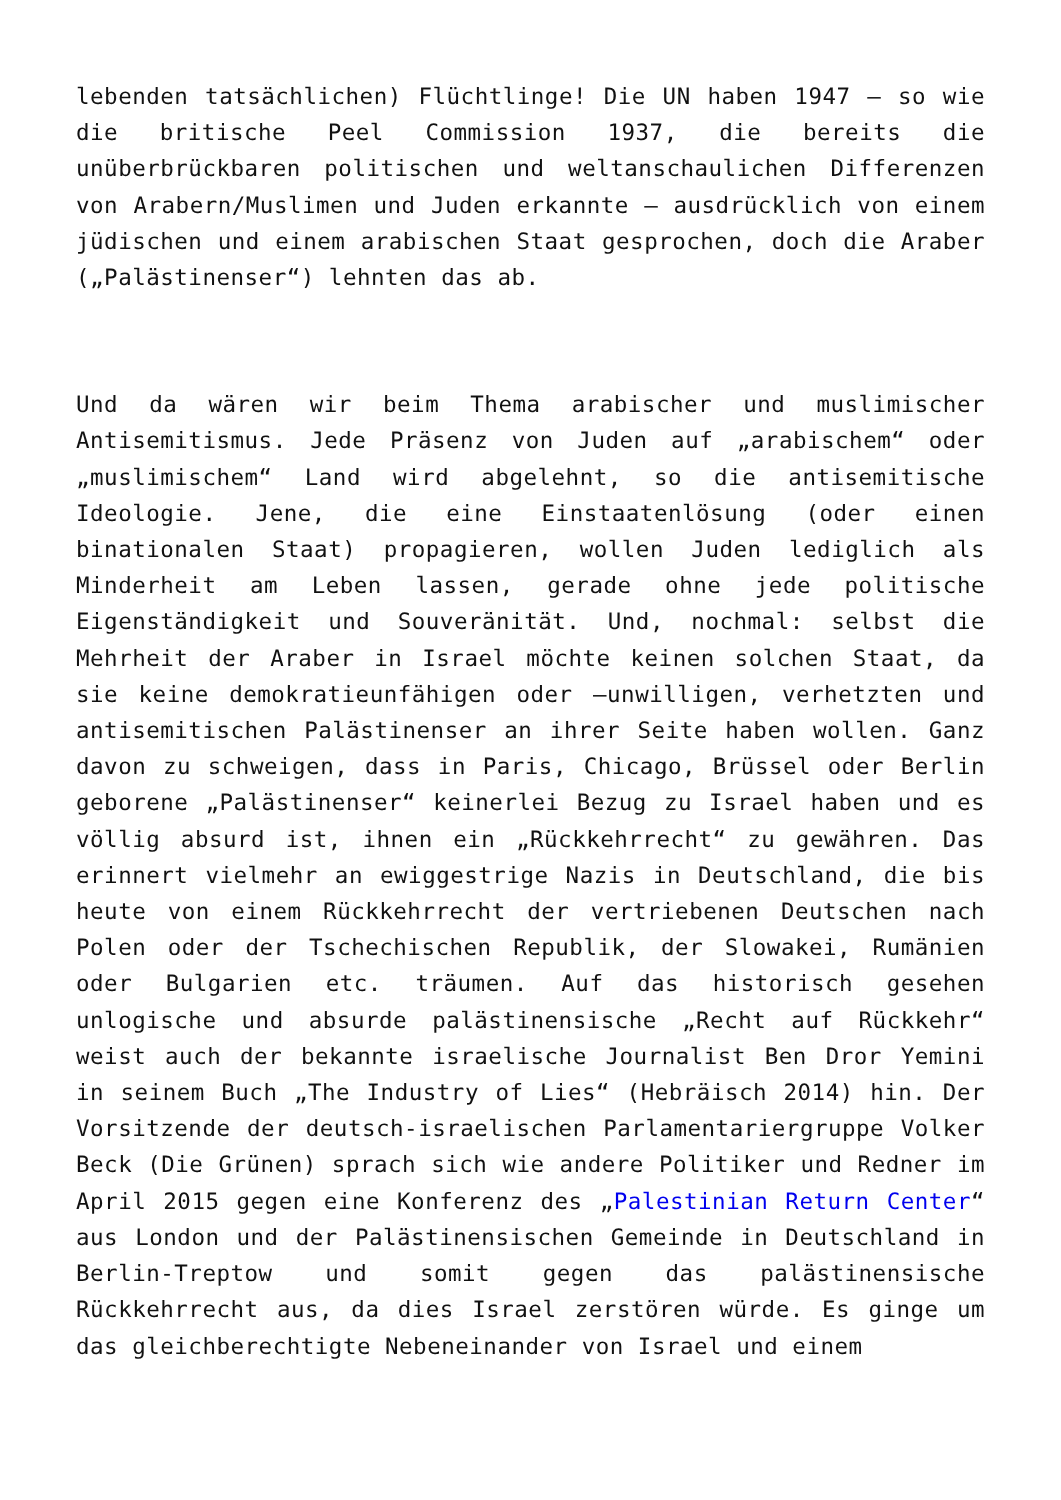lebenden tatsächlichen) Flüchtlinge! Die UN haben 1947 – so wie die britische Peel Commission 1937, die bereits die unüberbrückbaren politischen und weltanschaulichen Differenzen von Arabern/Muslimen und Juden erkannte – ausdrücklich von einem jüdischen und einem arabischen Staat gesprochen, doch die Araber („Palästinenser“) lehnten das ab.
Und da wären wir beim Thema arabischer und muslimischer Antisemitismus. Jede Präsenz von Juden auf „arabischem“ oder „muslimischem“ Land wird abgelehnt, so die antisemitische Ideologie. Jene, die eine Einstaatenlösung (oder einen binationalen Staat) propagieren, wollen Juden lediglich als Minderheit am Leben lassen, gerade ohne jede politische Eigenständigkeit und Souveränität. Und, nochmal: selbst die Mehrheit der Araber in Israel möchte keinen solchen Staat, da sie keine demokratieunfähigen oder –unwilligen, verhetzten und antisemitischen Palästinenser an ihrer Seite haben wollen. Ganz davon zu schweigen, dass in Paris, Chicago, Brüssel oder Berlin geborene „Palästinenser“ keinerlei Bezug zu Israel haben und es völlig absurd ist, ihnen ein „Rückkehrrecht“ zu gewähren. Das erinnert vielmehr an ewiggestrige Nazis in Deutschland, die bis heute von einem Rückkehrrecht der vertriebenen Deutschen nach Polen oder der Tschechischen Republik, der Slowakei, Rumänien oder Bulgarien etc. träumen. Auf das historisch gesehen unlogische und absurde palästinensische „Recht auf Rückkehr“ weist auch der bekannte israelische Journalist Ben Dror Yemini in seinem Buch „The Industry of Lies“ (Hebräisch 2014) hin. Der Vorsitzende der deutsch-israelischen Parlamentariergruppe Volker Beck (Die Grünen) sprach sich wie andere Politiker und Redner im April 2015 gegen eine Konferenz des „Palestinian Return Center“ aus London und der Palästinensischen Gemeinde in Deutschland in Berlin-Treptow und somit gegen das palästinensische Rückkehrrecht aus, da dies Israel zerstören würde. Es ginge um das gleichberechtigte Nebeneinander von Israel und einem